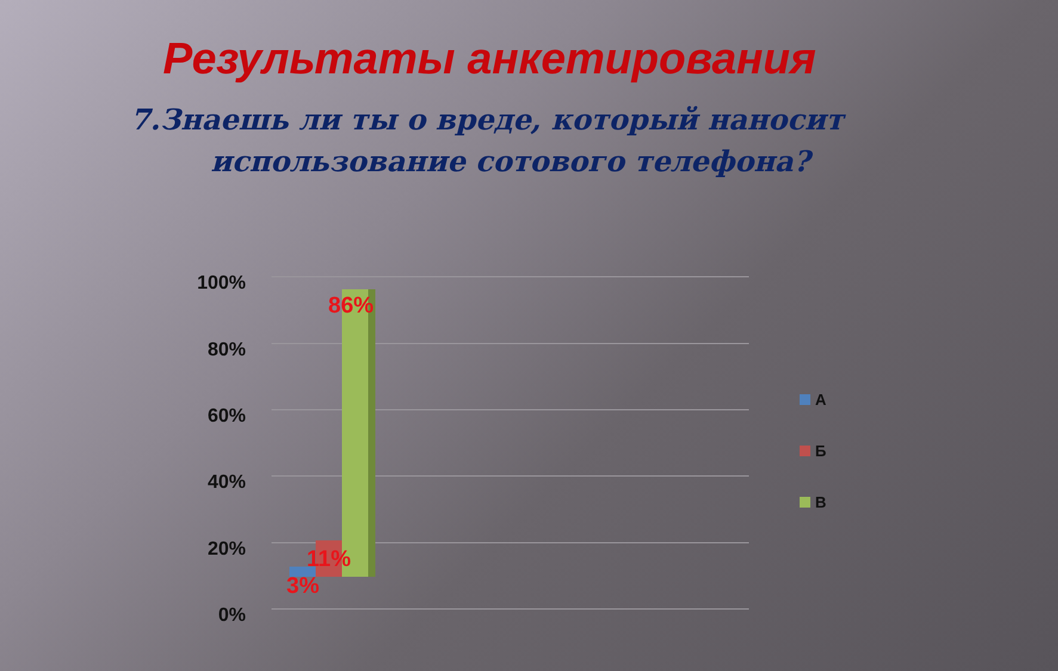Результаты анкетирования
7.Знаешь ли ты о вреде, который наносит
использование сотового телефона?
100%
80%
60%
40%
20%
0%
86%
11%
3%
А
Б
В